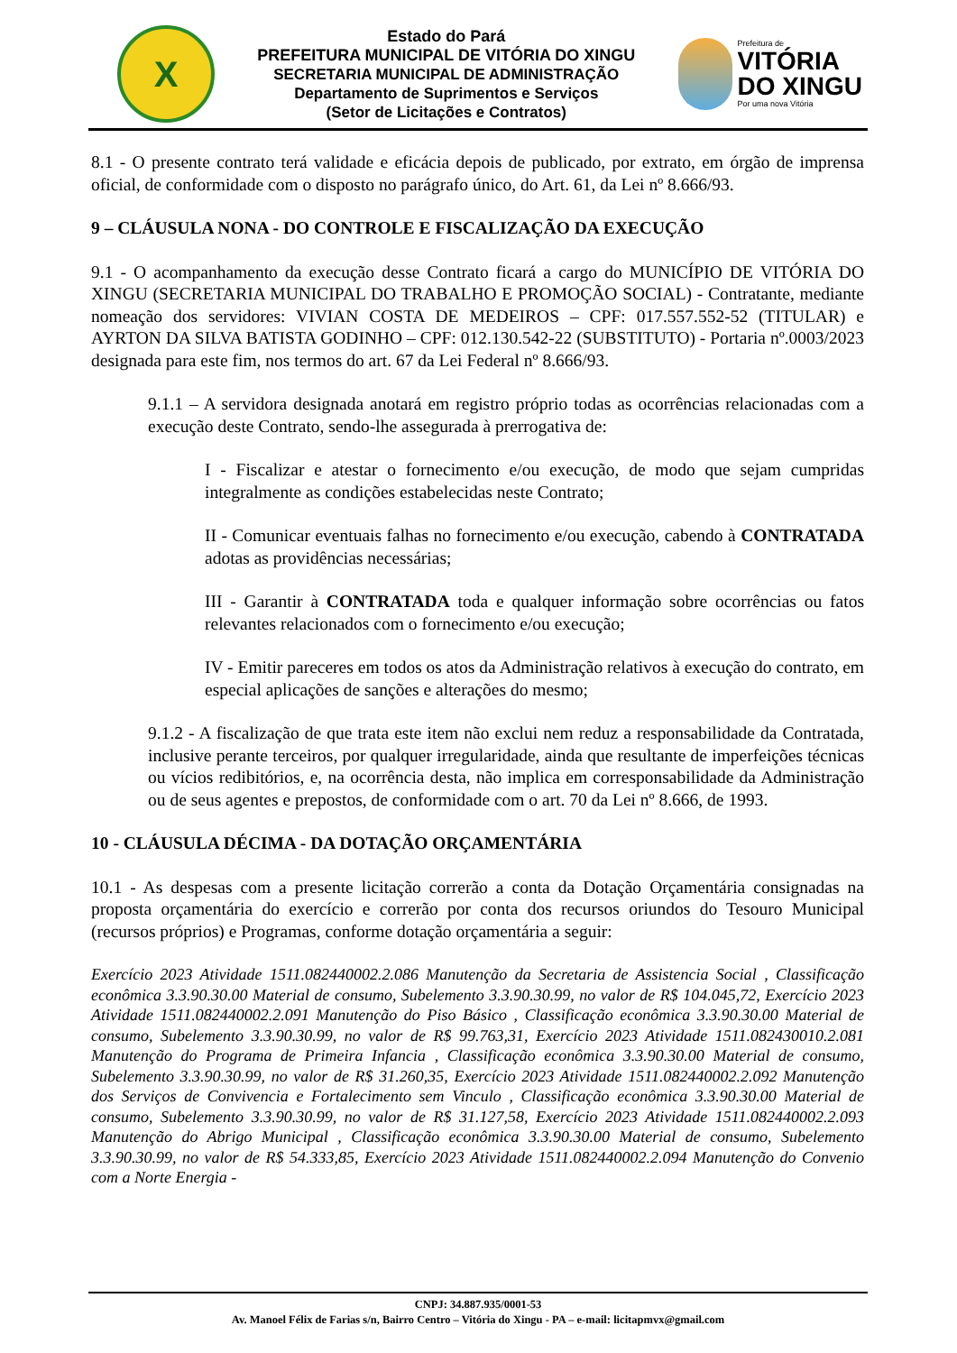X
Estado do Pará
PREFEITURA MUNICIPAL DE VITÓRIA DO XINGU
SECRETARIA MUNICIPAL DE ADMINISTRAÇÃO
Departamento de Suprimentos e Serviços
(Setor de Licitações e Contratos)
Prefeitura de
VITÓRIA
DO XINGU
Por uma nova Vitória
8.1 - O presente contrato terá validade e eficácia depois de publicado, por extrato, em órgão de imprensa oficial, de conformidade com o disposto no parágrafo único, do Art. 61, da Lei nº 8.666/93.
9 – CLÁUSULA NONA - DO CONTROLE E FISCALIZAÇÃO DA EXECUÇÃO
9.1 - O acompanhamento da execução desse Contrato ficará a cargo do MUNICÍPIO DE VITÓRIA DO XINGU (SECRETARIA MUNICIPAL DO TRABALHO E PROMOÇÃO SOCIAL) - Contratante, mediante nomeação dos servidores: VIVIAN COSTA DE MEDEIROS – CPF: 017.557.552-52 (TITULAR) e AYRTON DA SILVA BATISTA GODINHO – CPF: 012.130.542-22 (SUBSTITUTO) - Portaria nº.0003/2023 designada para este fim, nos termos do art. 67 da Lei Federal nº 8.666/93.
9.1.1 – A servidora designada anotará em registro próprio todas as ocorrências relacionadas com a execução deste Contrato, sendo-lhe assegurada à prerrogativa de:
I - Fiscalizar e atestar o fornecimento e/ou execução, de modo que sejam cumpridas integralmente as condições estabelecidas neste Contrato;
II - Comunicar eventuais falhas no fornecimento e/ou execução, cabendo à CONTRATADA adotas as providências necessárias;
III - Garantir à CONTRATADA toda e qualquer informação sobre ocorrências ou fatos relevantes relacionados com o fornecimento e/ou execução;
IV - Emitir pareceres em todos os atos da Administração relativos à execução do contrato, em especial aplicações de sanções e alterações do mesmo;
9.1.2 - A fiscalização de que trata este item não exclui nem reduz a responsabilidade da Contratada, inclusive perante terceiros, por qualquer irregularidade, ainda que resultante de imperfeições técnicas ou vícios redibitórios, e, na ocorrência desta, não implica em corresponsabilidade da Administração ou de seus agentes e prepostos, de conformidade com o art. 70 da Lei nº 8.666, de 1993.
10 - CLÁUSULA DÉCIMA - DA DOTAÇÃO ORÇAMENTÁRIA
10.1 - As despesas com a presente licitação correrão a conta da Dotação Orçamentária consignadas na proposta orçamentária do exercício e correrão por conta dos recursos oriundos do Tesouro Municipal (recursos próprios) e Programas, conforme dotação orçamentária a seguir:
Exercício 2023 Atividade 1511.082440002.2.086 Manutenção da Secretaria de Assistencia Social , Classificação econômica 3.3.90.30.00 Material de consumo, Subelemento 3.3.90.30.99, no valor de R$ 104.045,72, Exercício 2023 Atividade 1511.082440002.2.091 Manutenção do Piso Básico , Classificação econômica 3.3.90.30.00 Material de consumo, Subelemento 3.3.90.30.99, no valor de R$ 99.763,31, Exercício 2023 Atividade 1511.082430010.2.081 Manutenção do Programa de Primeira Infancia , Classificação econômica 3.3.90.30.00 Material de consumo, Subelemento 3.3.90.30.99, no valor de R$ 31.260,35, Exercício 2023 Atividade 1511.082440002.2.092 Manutenção dos Serviços de Convivencia e Fortalecimento sem Vinculo , Classificação econômica 3.3.90.30.00 Material de consumo, Subelemento 3.3.90.30.99, no valor de R$ 31.127,58, Exercício 2023 Atividade 1511.082440002.2.093 Manutenção do Abrigo Municipal , Classificação econômica 3.3.90.30.00 Material de consumo, Subelemento 3.3.90.30.99, no valor de R$ 54.333,85, Exercício 2023 Atividade 1511.082440002.2.094 Manutenção do Convenio com a Norte Energia -
CNPJ: 34.887.935/0001-53
Av. Manoel Félix de Farias s/n, Bairro Centro – Vitória do Xingu - PA – e-mail: licitapmvx@gmail.com